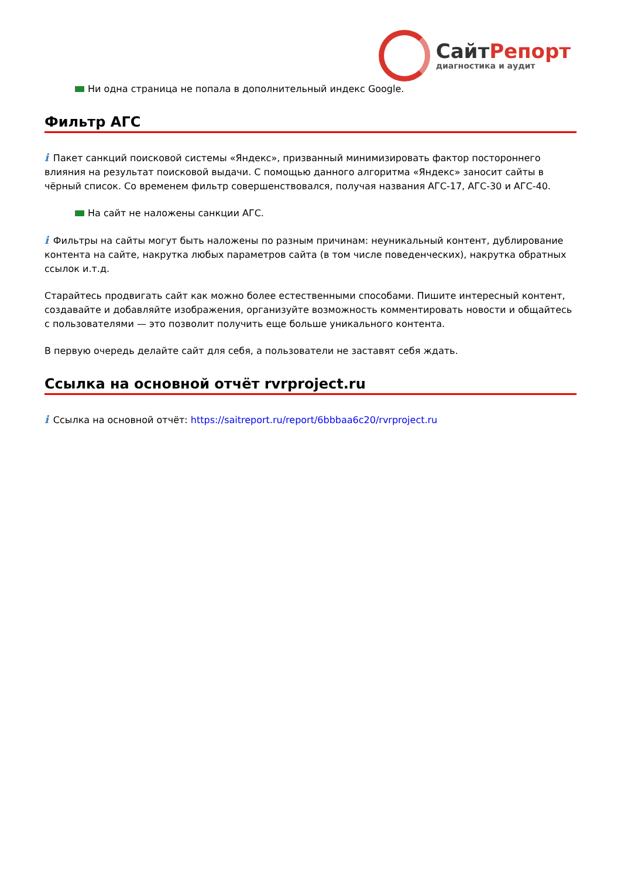СайтРепорт
диагностика и аудит
Ни одна страница не попала в дополнительный индекс Google.
Фильтр АГС
i Пакет санкций поисковой системы «Яндекс», призванный минимизировать фактор постороннего влияния на результат поисковой выдачи. С помощью данного алгоритма «Яндекс» заносит сайты в чёрный список. Со временем фильтр совершенствовался, получая названия АГС-17, АГС-30 и АГС-40.
На сайт не наложены санкции АГС.
i Фильтры на сайты могут быть наложены по разным причинам: неуникальный контент, дублирование контента на сайте, накрутка любых параметров сайта (в том числе поведенческих), накрутка обратных ссылок и.т.д.
Старайтесь продвигать сайт как можно более естественными способами. Пишите интересный контент, создавайте и добавляйте изображения, организуйте возможность комментировать новости и общайтесь с пользователями — это позволит получить еще больше уникального контента.
В первую очередь делайте сайт для себя, а пользователи не заставят себя ждать.
Ссылка на основной отчёт rvrproject.ru
i Ссылка на основной отчёт: https://saitreport.ru/report/6bbbaa6c20/rvrproject.ru